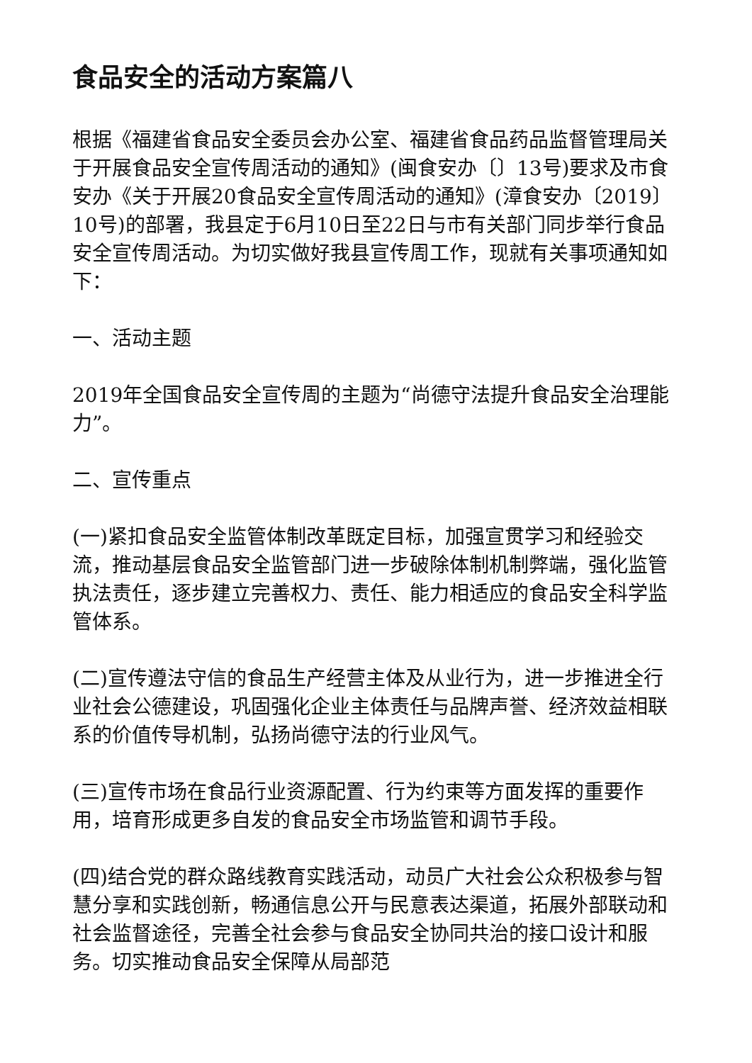食品安全的活动方案篇八
根据《福建省食品安全委员会办公室、福建省食品药品监督管理局关于开展食品安全宣传周活动的通知》(闽食安办〔〕13号)要求及市食安办《关于开展20食品安全宣传周活动的通知》(漳食安办〔2019〕10号)的部署，我县定于6月10日至22日与市有关部门同步举行食品安全宣传周活动。为切实做好我县宣传周工作，现就有关事项通知如下：
一、活动主题
2019年全国食品安全宣传周的主题为“尚德守法提升食品安全治理能力”。
二、宣传重点
(一)紧扣食品安全监管体制改革既定目标，加强宣贯学习和经验交流，推动基层食品安全监管部门进一步破除体制机制弊端，强化监管执法责任，逐步建立完善权力、责任、能力相适应的食品安全科学监管体系。
(二)宣传遵法守信的食品生产经营主体及从业行为，进一步推进全行业社会公德建设，巩固强化企业主体责任与品牌声誉、经济效益相联系的价值传导机制，弘扬尚德守法的行业风气。
(三)宣传市场在食品行业资源配置、行为约束等方面发挥的重要作用，培育形成更多自发的食品安全市场监管和调节手段。
(四)结合党的群众路线教育实践活动，动员广大社会公众积极参与智慧分享和实践创新，畅通信息公开与民意表达渠道，拓展外部联动和社会监督途径，完善全社会参与食品安全协同共治的接口设计和服务。切实推动食品安全保障从局部范